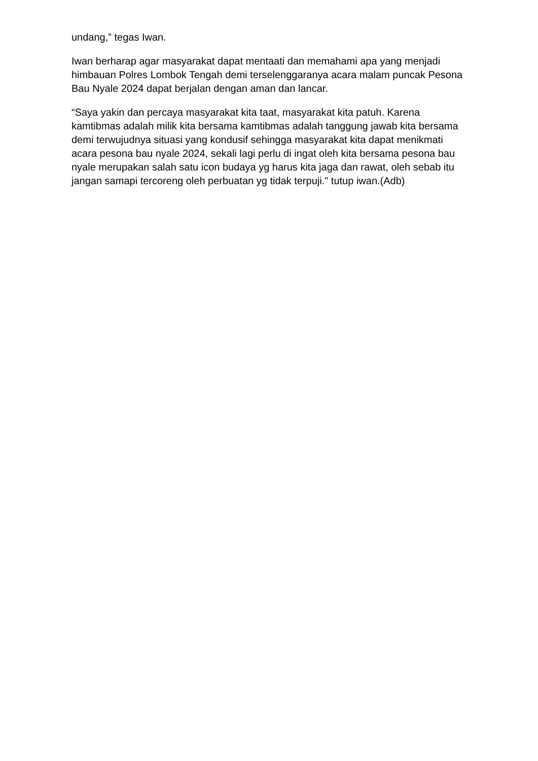undang,” tegas Iwan.
Iwan berharap agar masyarakat dapat mentaati dan memahami apa yang menjadi himbauan Polres Lombok Tengah demi terselenggaranya acara malam puncak Pesona Bau Nyale 2024 dapat berjalan dengan aman dan lancar.
“Saya yakin dan percaya masyarakat kita taat, masyarakat kita patuh. Karena kamtibmas adalah milik kita bersama kamtibmas adalah tanggung jawab kita bersama demi terwujudnya situasi yang kondusif sehingga masyarakat kita dapat menikmati acara pesona bau nyale 2024, sekali lagi perlu di ingat oleh kita bersama pesona bau nyale merupakan salah satu icon budaya yg harus kita jaga dan rawat, oleh sebab itu jangan samapi tercoreng oleh perbuatan yg tidak terpuji." tutup iwan.(Adb)